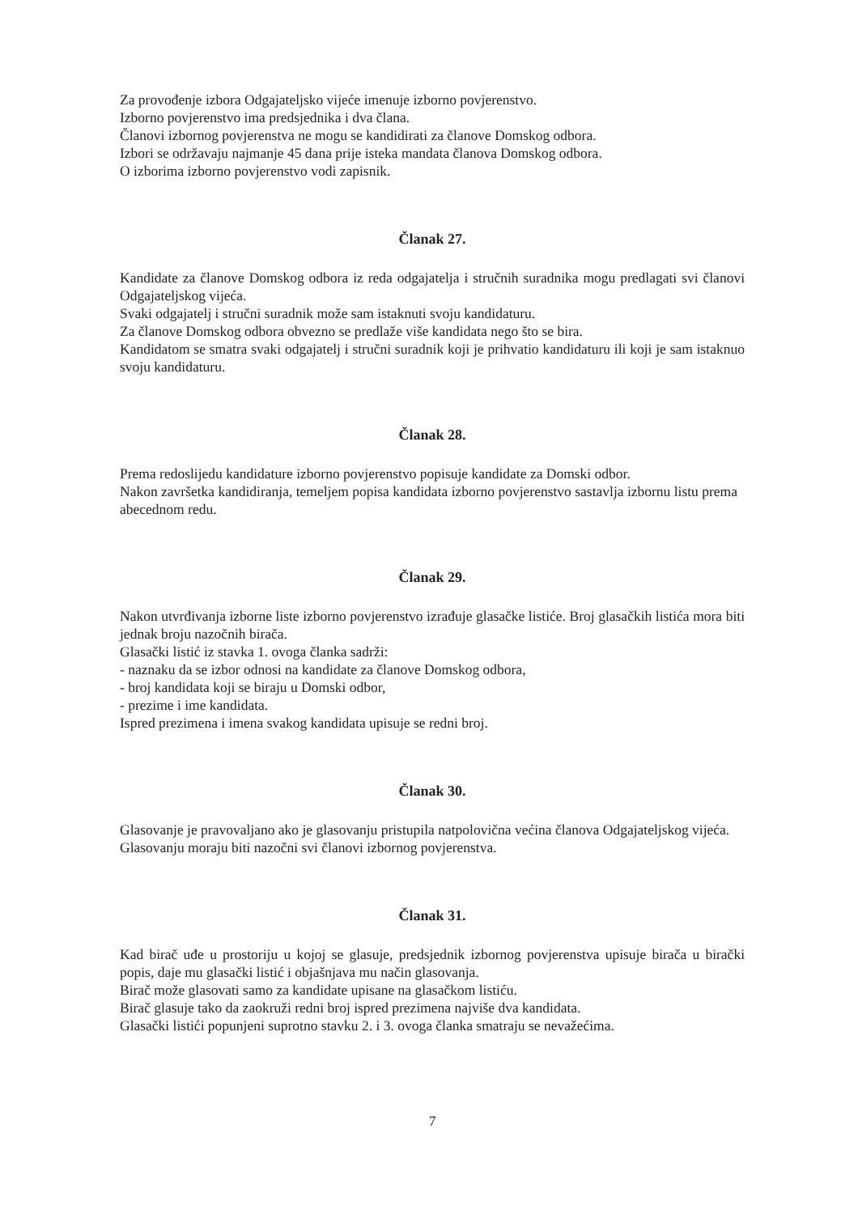Za provođenje izbora Odgajateljsko vijeće imenuje izborno povjerenstvo.
Izborno povjerenstvo ima predsjednika i dva člana.
Članovi izbornog povjerenstva ne mogu se kandidirati za članove Domskog odbora.
Izbori se održavaju najmanje 45 dana prije isteka mandata članova Domskog odbora.
O izborima izborno povjerenstvo vodi zapisnik.
Članak 27.
Kandidate za članove Domskog odbora iz reda odgajatelja i stručnih suradnika mogu predlagati svi članovi Odgajateljskog vijeća.
Svaki odgajatelj i stručni suradnik može sam istaknuti svoju kandidaturu.
Za članove Domskog odbora obvezno se predlaže više kandidata nego što se bira.
Kandidatom se smatra svaki odgajatelj i stručni suradnik koji je prihvatio kandidaturu ili koji je sam istaknuo svoju kandidaturu.
Članak 28.
Prema redoslijedu kandidature izborno povjerenstvo popisuje kandidate za Domski odbor.
Nakon završetka kandidiranja, temeljem popisa kandidata izborno povjerenstvo sastavlja izbornu listu prema abecednom redu.
Članak 29.
Nakon utvrđivanja izborne liste izborno povjerenstvo izrađuje glasačke listiće. Broj glasačkih listića mora biti jednak broju nazočnih birača.
Glasački listić iz stavka 1. ovoga članka sadrži:
- naznaku da se izbor odnosi na kandidate za članove Domskog odbora,
- broj kandidata koji se biraju u Domski odbor,
- prezime i ime kandidata.
Ispred prezimena i imena svakog kandidata upisuje se redni broj.
Članak 30.
Glasovanje je pravovaljano ako je glasovanju pristupila natpolovična većina članova Odgajateljskog vijeća.
Glasovanju moraju biti nazočni svi članovi izbornog povjerenstva.
Članak 31.
Kad birač uđe u prostoriju u kojoj se glasuje, predsjednik izbornog povjerenstva upisuje birača u birački popis, daje mu glasački listić i objašnjava mu način glasovanja.
Birač može glasovati samo za kandidate upisane na glasačkom listiću.
Birač glasuje tako da zaokruži redni broj ispred prezimena najviše dva kandidata.
Glasački listići popunjeni suprotno stavku 2. i 3. ovoga članka smatraju se nevažećima.
7